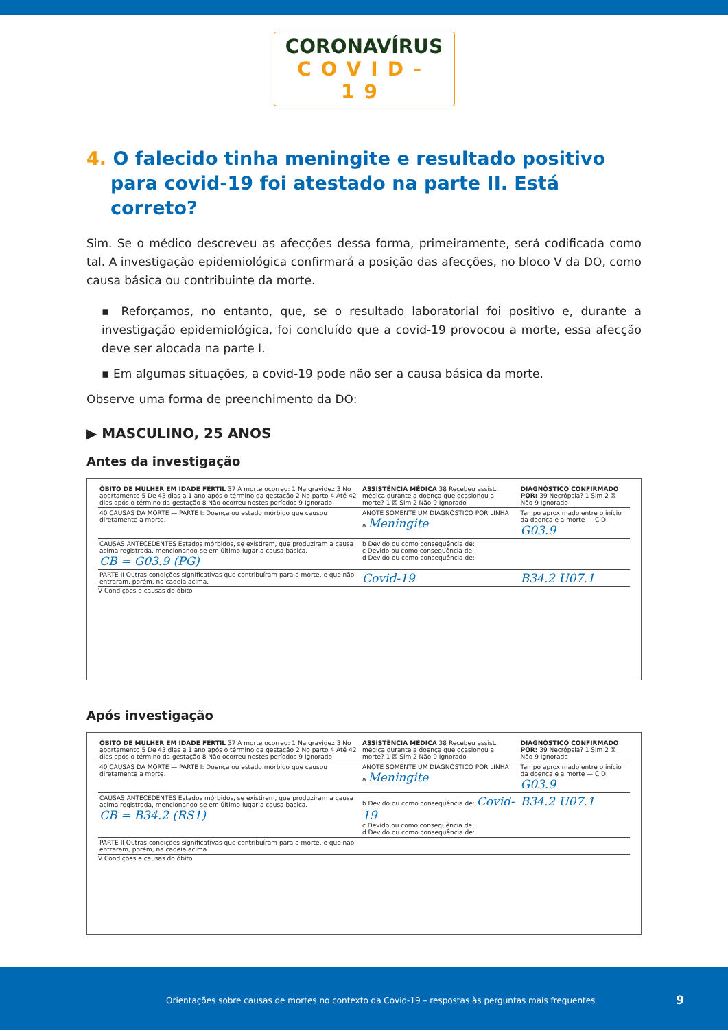CORONAVÍRUS
COVID-19
4. O falecido tinha meningite e resultado positivo para covid-19 foi atestado na parte II. Está correto?
Sim. Se o médico descreveu as afecções dessa forma, primeiramente, será codificada como tal. A investigação epidemiológica confirmará a posição das afecções, no bloco V da DO, como causa básica ou contribuinte da morte.
▪ Reforçamos, no entanto, que, se o resultado laboratorial foi positivo e, durante a investigação epidemiológica, foi concluído que a covid-19 provocou a morte, essa afecção deve ser alocada na parte I.
▪ Em algumas situações, a covid-19 pode não ser a causa básica da morte.
Observe uma forma de preenchimento da DO:
▶ MASCULINO, 25 ANOS
Antes da investigação
| ÓBITO DE MULHER EM IDADE FÉRTIL 37 A morte ocorreu: 1 Na gravidez 3 No abortamento 5 De 43 dias a 1 ano após o término da gestação 2 No parto 4 Até 42 dias após o término da gestação 8 Não ocorreu nestes períodos 9 Ignorado | ASSISTÊNCIA MÉDICA 38 Recebeu assist. médica durante a doença que ocasionou a morte? 1 ☒ Sim 2 Não 9 Ignorado | DIAGNÓSTICO CONFIRMADO POR: 39 Necrópsia? 1 Sim 2 ☒ Não 9 Ignorado |
| 40 CAUSAS DA MORTE — PARTE I: Doença ou estado mórbido que causou diretamente a morte. | ANOTE SOMENTE UM DIAGNÓSTICO POR LINHA a Meningite | Tempo aproximado entre o início da doença e a morte — CID G03.9 |
| CAUSAS ANTECEDENTES Estados mórbidos, se existirem, que produziram a causa acima registrada, mencionando-se em último lugar a causa básica. CB = G03.9 (PG) | b Devido ou como consequência de: c Devido ou como consequência de: d Devido ou como consequência de: | |
| PARTE II Outras condições significativas que contribuíram para a morte, e que não entraram, porém, na cadeia acima. | Covid-19 | B34.2 U07.1 |
V Condições e causas do óbito
Após investigação
| ÓBITO DE MULHER EM IDADE FÉRTIL 37 A morte ocorreu: 1 Na gravidez 3 No abortamento 5 De 43 dias a 1 ano após o término da gestação 2 No parto 4 Até 42 dias após o término da gestação 8 Não ocorreu nestes períodos 9 Ignorado | ASSISTÊNCIA MÉDICA 38 Recebeu assist. médica durante a doença que ocasionou a morte? 1 ☒ Sim 2 Não 9 Ignorado | DIAGNÓSTICO CONFIRMADO POR: 39 Necrópsia? 1 Sim 2 ☒ Não 9 Ignorado |
| 40 CAUSAS DA MORTE — PARTE I: Doença ou estado mórbido que causou diretamente a morte. | ANOTE SOMENTE UM DIAGNÓSTICO POR LINHA a Meningite | Tempo aproximado entre o início da doença e a morte — CID G03.9 |
| CAUSAS ANTECEDENTES Estados mórbidos, se existirem, que produziram a causa acima registrada, mencionando-se em último lugar a causa básica. CB = B34.2 (RS1) | b Devido ou como consequência de: Covid-19 c Devido ou como consequência de: d Devido ou como consequência de: | B34.2 U07.1 |
| PARTE II Outras condições significativas que contribuíram para a morte, e que não entraram, porém, na cadeia acima. | | |
V Condições e causas do óbito
Orientações sobre causas de mortes no contexto da Covid-19 – respostas às perguntas mais frequentes 9